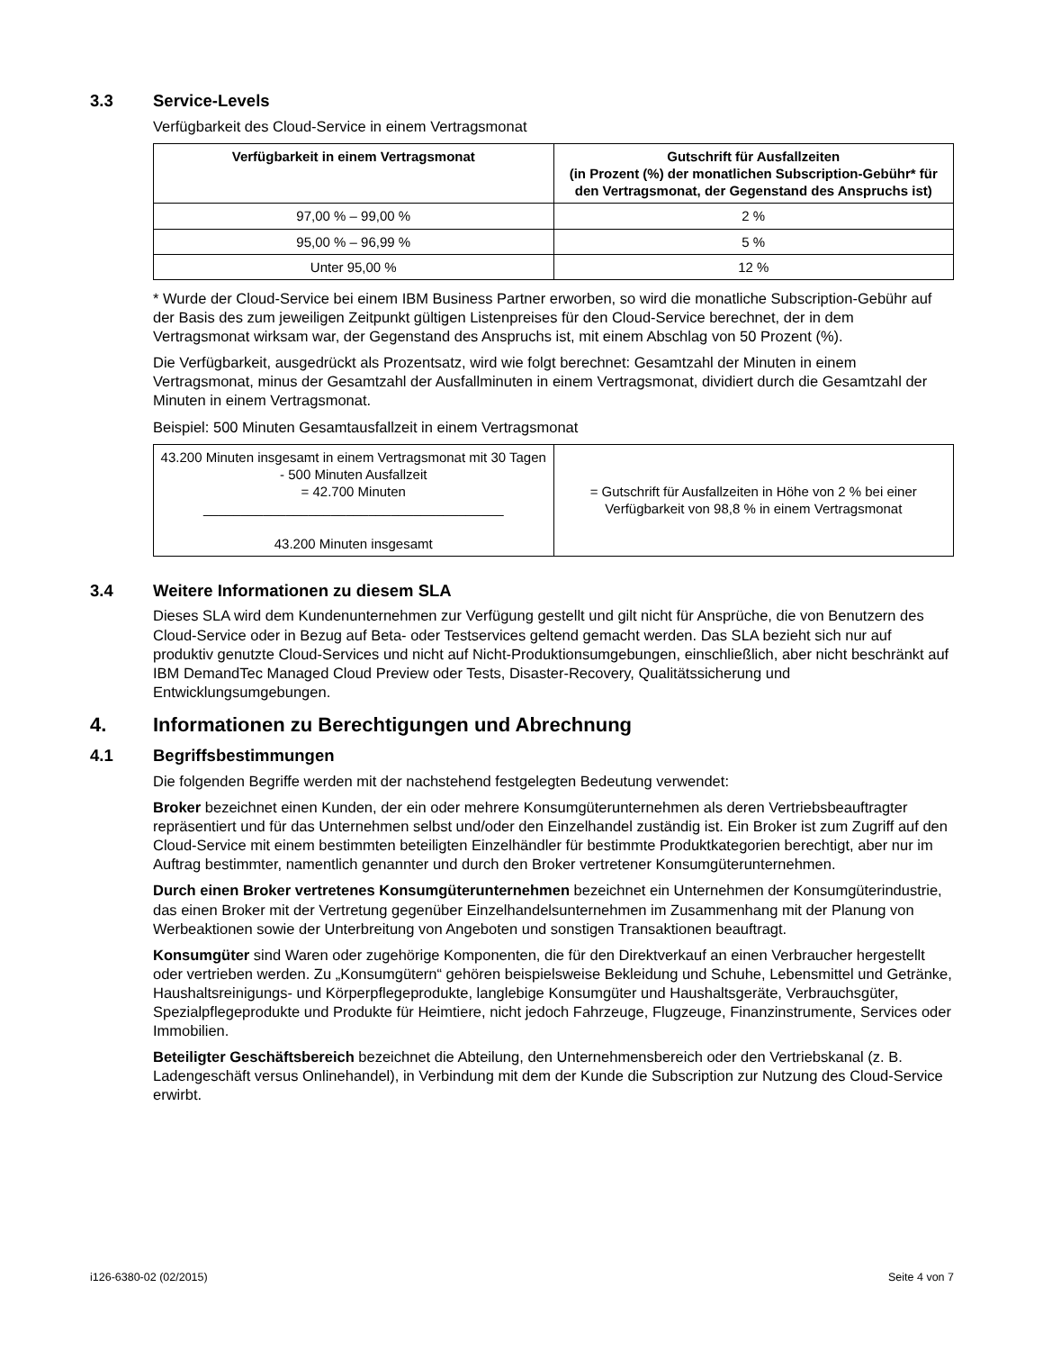3.3 Service-Levels
Verfügbarkeit des Cloud-Service in einem Vertragsmonat
| Verfügbarkeit in einem Vertragsmonat | Gutschrift für Ausfallzeiten (in Prozent (%) der monatlichen Subscription-Gebühr* für den Vertragsmonat, der Gegenstand des Anspruchs ist) |
| --- | --- |
| 97,00 % – 99,00 % | 2 % |
| 95,00 % – 96,99 % | 5 % |
| Unter 95,00 % | 12 % |
* Wurde der Cloud-Service bei einem IBM Business Partner erworben, so wird die monatliche Subscription-Gebühr auf der Basis des zum jeweiligen Zeitpunkt gültigen Listenpreises für den Cloud-Service berechnet, der in dem Vertragsmonat wirksam war, der Gegenstand des Anspruchs ist, mit einem Abschlag von 50 Prozent (%).
Die Verfügbarkeit, ausgedrückt als Prozentsatz, wird wie folgt berechnet: Gesamtzahl der Minuten in einem Vertragsmonat, minus der Gesamtzahl der Ausfallminuten in einem Vertragsmonat, dividiert durch die Gesamtzahl der Minuten in einem Vertragsmonat.
Beispiel: 500 Minuten Gesamtausfallzeit in einem Vertragsmonat
| 43.200 Minuten insgesamt in einem Vertragsmonat mit 30 Tagen - 500 Minuten Ausfallzeit = 42.700 Minuten ________________________________________ 43.200 Minuten insgesamt | = Gutschrift für Ausfallzeiten in Höhe von 2 % bei einer Verfügbarkeit von 98,8 % in einem Vertragsmonat |
3.4 Weitere Informationen zu diesem SLA
Dieses SLA wird dem Kundenunternehmen zur Verfügung gestellt und gilt nicht für Ansprüche, die von Benutzern des Cloud-Service oder in Bezug auf Beta- oder Testservices geltend gemacht werden. Das SLA bezieht sich nur auf produktiv genutzte Cloud-Services und nicht auf Nicht-Produktionsumgebungen, einschließlich, aber nicht beschränkt auf IBM DemandTec Managed Cloud Preview oder Tests, Disaster-Recovery, Qualitätssicherung und Entwicklungsumgebungen.
4. Informationen zu Berechtigungen und Abrechnung
4.1 Begriffsbestimmungen
Die folgenden Begriffe werden mit der nachstehend festgelegten Bedeutung verwendet:
Broker bezeichnet einen Kunden, der ein oder mehrere Konsumgüterunternehmen als deren Vertriebsbeauftragter repräsentiert und für das Unternehmen selbst und/oder den Einzelhandel zuständig ist. Ein Broker ist zum Zugriff auf den Cloud-Service mit einem bestimmten beteiligten Einzelhändler für bestimmte Produktkategorien berechtigt, aber nur im Auftrag bestimmter, namentlich genannter und durch den Broker vertretener Konsumgüterunternehmen.
Durch einen Broker vertretenes Konsumgüterunternehmen bezeichnet ein Unternehmen der Konsumgüterindustrie, das einen Broker mit der Vertretung gegenüber Einzelhandelsunternehmen im Zusammenhang mit der Planung von Werbeaktionen sowie der Unterbreitung von Angeboten und sonstigen Transaktionen beauftragt.
Konsumgüter sind Waren oder zugehörige Komponenten, die für den Direktverkauf an einen Verbraucher hergestellt oder vertrieben werden. Zu „Konsumgütern“ gehören beispielsweise Bekleidung und Schuhe, Lebensmittel und Getränke, Haushaltsreinigungs- und Körperpflegeprodukte, langlebige Konsumgüter und Haushaltsgeräte, Verbrauchsgüter, Spezialpflegeprodukte und Produkte für Heimtiere, nicht jedoch Fahrzeuge, Flugzeuge, Finanzinstrumente, Services oder Immobilien.
Beteiligter Geschäftsbereich bezeichnet die Abteilung, den Unternehmensbereich oder den Vertriebskanal (z. B. Ladengeschäft versus Onlinehandel), in Verbindung mit dem der Kunde die Subscription zur Nutzung des Cloud-Service erwirbt.
i126-6380-02 (02/2015) Seite 4 von 7